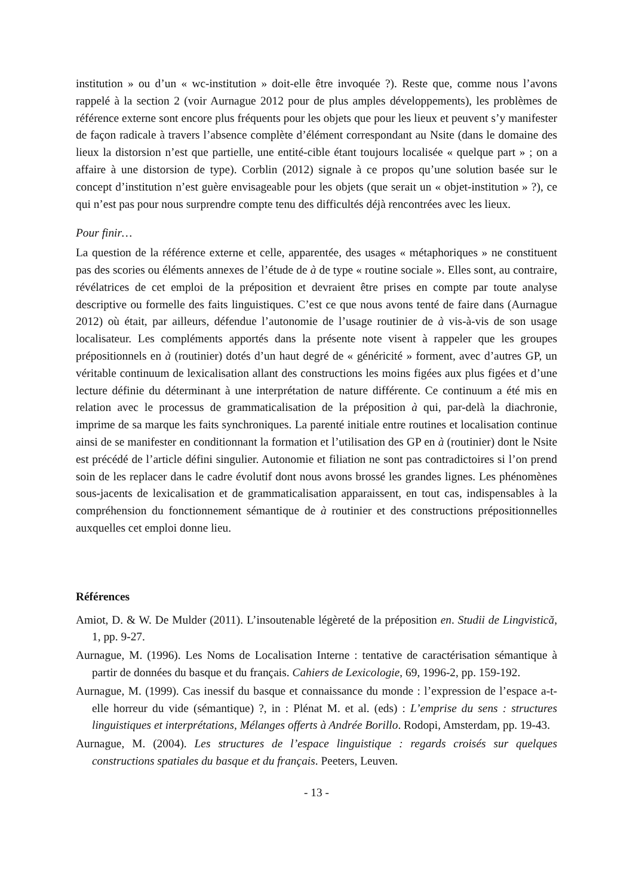institution » ou d’un « wc-institution » doit-elle être invoquée ?). Reste que, comme nous l’avons rappelé à la section 2 (voir Aurnague 2012 pour de plus amples développements), les problèmes de référence externe sont encore plus fréquents pour les objets que pour les lieux et peuvent s’y manifester de façon radicale à travers l’absence complète d’élément correspondant au Nsite (dans le domaine des lieux la distorsion n’est que partielle, une entité-cible étant toujours localisée « quelque part » ; on a affaire à une distorsion de type). Corblin (2012) signale à ce propos qu’une solution basée sur le concept d’institution n’est guère envisageable pour les objets (que serait un « objet-institution » ?), ce qui n’est pas pour nous surprendre compte tenu des difficultés déjà rencontrées avec les lieux.
Pour finir…
La question de la référence externe et celle, apparentée, des usages « métaphoriques » ne constituent pas des scories ou éléments annexes de l’étude de à de type « routine sociale ». Elles sont, au contraire, révélatrices de cet emploi de la préposition et devraient être prises en compte par toute analyse descriptive ou formelle des faits linguistiques. C’est ce que nous avons tenté de faire dans (Aurnague 2012) où était, par ailleurs, défendue l’autonomie de l’usage routinier de à vis-à-vis de son usage localisateur. Les compléments apportés dans la présente note visent à rappeler que les groupes prépositionnels en à (routinier) dotés d’un haut degré de « généricité » forment, avec d’autres GP, un véritable continuum de lexicalisation allant des constructions les moins figées aux plus figées et d’une lecture définie du déterminant à une interprétation de nature différente. Ce continuum a été mis en relation avec le processus de grammaticalisation de la préposition à qui, par-delà la diachronie, imprime de sa marque les faits synchroniques. La parenté initiale entre routines et localisation continue ainsi de se manifester en conditionnant la formation et l’utilisation des GP en à (routinier) dont le Nsite est précédé de l’article défini singulier. Autonomie et filiation ne sont pas contradictoires si l’on prend soin de les replacer dans le cadre évolutif dont nous avons brossé les grandes lignes. Les phénomènes sous-jacents de lexicalisation et de grammaticalisation apparaissent, en tout cas, indispensables à la compréhension du fonctionnement sémantique de à routinier et des constructions prépositionnelles auxquelles cet emploi donne lieu.
Références
Amiot, D. & W. De Mulder (2011). L’insoutenable légèreté de la préposition en. Studii de Lingvistică, 1, pp. 9-27.
Aurnague, M. (1996). Les Noms de Localisation Interne : tentative de caractérisation sémantique à partir de données du basque et du français. Cahiers de Lexicologie, 69, 1996-2, pp. 159-192.
Aurnague, M. (1999). Cas inessif du basque et connaissance du monde : l’expression de l’espace a-t-elle horreur du vide (sémantique) ?, in : Plénat M. et al. (eds) : L’emprise du sens : structures linguistiques et interprétations, Mélanges offerts à Andrée Borillo. Rodopi, Amsterdam, pp. 19-43.
Aurnague, M. (2004). Les structures de l’espace linguistique : regards croisés sur quelques constructions spatiales du basque et du français. Peeters, Leuven.
- 13 -